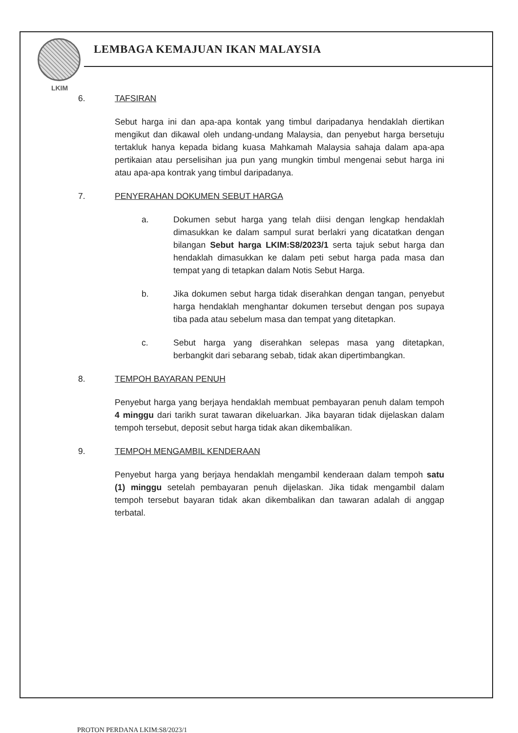LKIM
LEMBAGA KEMAJUAN IKAN MALAYSIA
6. TAFSIRAN
Sebut harga ini dan apa-apa kontak yang timbul daripadanya hendaklah diertikan mengikut dan dikawal oleh undang-undang Malaysia, dan penyebut harga bersetuju tertakluk hanya kepada bidang kuasa Mahkamah Malaysia sahaja dalam apa-apa pertikaian atau perselisihan jua pun yang mungkin timbul mengenai sebut harga ini atau apa-apa kontrak yang timbul daripadanya.
7. PENYERAHAN DOKUMEN SEBUT HARGA
a. Dokumen sebut harga yang telah diisi dengan lengkap hendaklah dimasukkan ke dalam sampul surat berlakri yang dicatatkan dengan bilangan Sebut harga LKIM:S8/2023/1 serta tajuk sebut harga dan hendaklah dimasukkan ke dalam peti sebut harga pada masa dan tempat yang di tetapkan dalam Notis Sebut Harga.
b. Jika dokumen sebut harga tidak diserahkan dengan tangan, penyebut harga hendaklah menghantar dokumen tersebut dengan pos supaya tiba pada atau sebelum masa dan tempat yang ditetapkan.
c. Sebut harga yang diserahkan selepas masa yang ditetapkan, berbangkit dari sebarang sebab, tidak akan dipertimbangkan.
8. TEMPOH BAYARAN PENUH
Penyebut harga yang berjaya hendaklah membuat pembayaran penuh dalam tempoh 4 minggu dari tarikh surat tawaran dikeluarkan. Jika bayaran tidak dijelaskan dalam tempoh tersebut, deposit sebut harga tidak akan dikembalikan.
9. TEMPOH MENGAMBIL KENDERAAN
Penyebut harga yang berjaya hendaklah mengambil kenderaan dalam tempoh satu (1) minggu setelah pembayaran penuh dijelaskan. Jika tidak mengambil dalam tempoh tersebut bayaran tidak akan dikembalikan dan tawaran adalah di anggap terbatal.
PROTON PERDANA LKIM:S8/2023/1